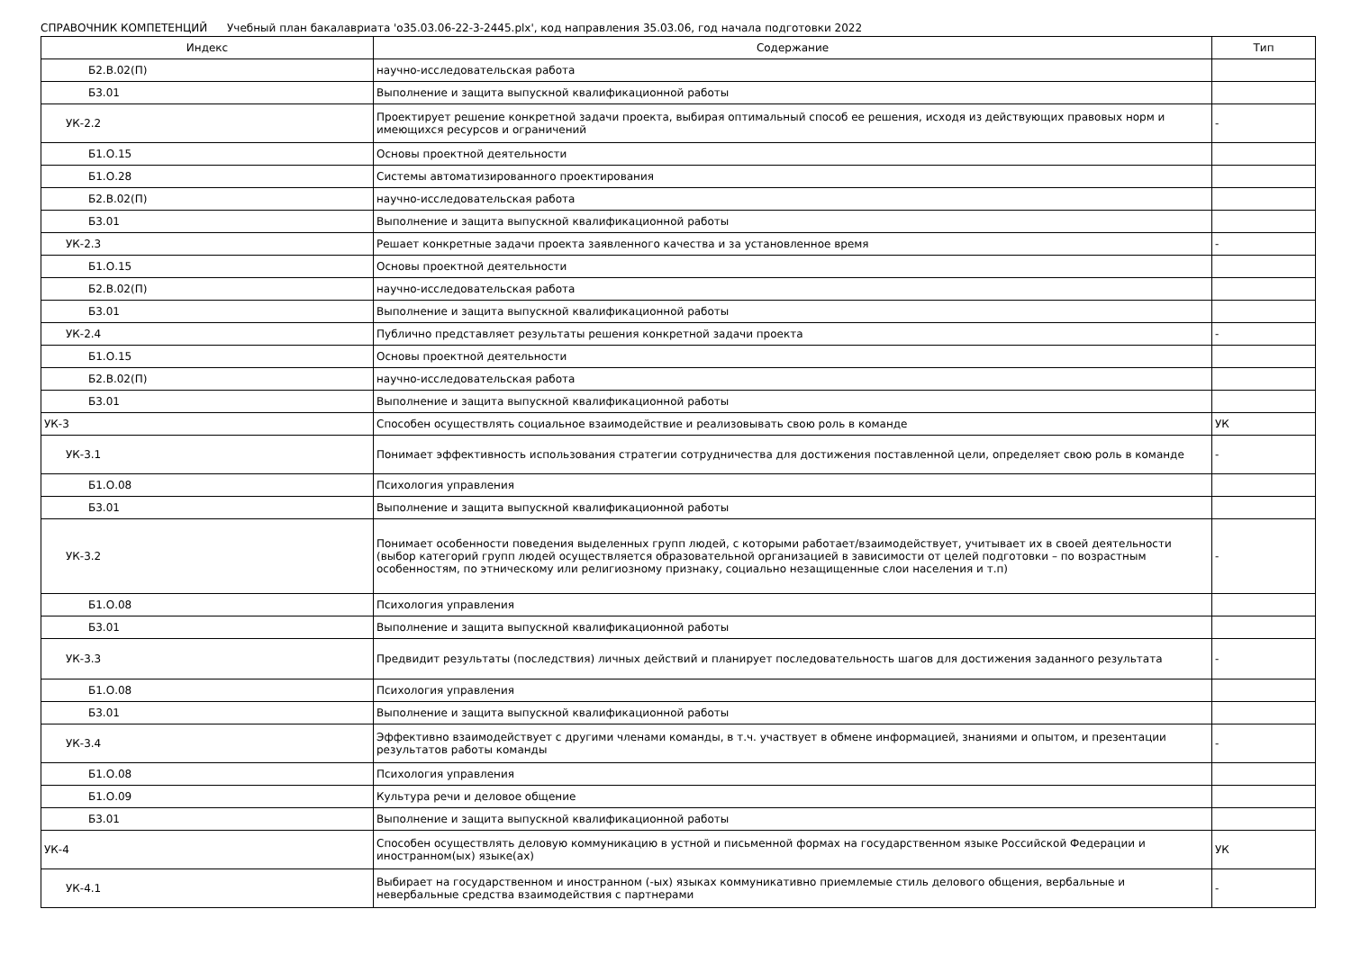СПРАВОЧНИК КОМПЕТЕНЦИЙ Учебный план бакалавриата 'о35.03.06-22-3-2445.plx', код направления 35.03.06, год начала подготовки 2022
| Индекс | Содержание | Тип |
| --- | --- | --- |
| Б2.В.02(П) | научно-исследовательская работа | |
| Б3.01 | Выполнение и защита выпускной квалификационной работы | |
| УК-2.2 | Проектирует решение конкретной задачи проекта, выбирая оптимальный способ ее решения, исходя из действующих правовых норм и имеющихся ресурсов и ограничений | - |
| Б1.О.15 | Основы проектной деятельности | |
| Б1.О.28 | Системы автоматизированного проектирования | |
| Б2.В.02(П) | научно-исследовательская работа | |
| Б3.01 | Выполнение и защита выпускной квалификационной работы | |
| УК-2.3 | Решает конкретные задачи проекта заявленного качества и за установленное время | - |
| Б1.О.15 | Основы проектной деятельности | |
| Б2.В.02(П) | научно-исследовательская работа | |
| Б3.01 | Выполнение и защита выпускной квалификационной работы | |
| УК-2.4 | Публично представляет результаты решения конкретной задачи проекта | - |
| Б1.О.15 | Основы проектной деятельности | |
| Б2.В.02(П) | научно-исследовательская работа | |
| Б3.01 | Выполнение и защита выпускной квалификационной работы | |
| УК-3 | Способен осуществлять социальное взаимодействие и реализовывать свою роль в команде | УК |
| УК-3.1 | Понимает эффективность использования стратегии сотрудничества для достижения поставленной цели, определяет свою роль в команде | - |
| Б1.О.08 | Психология управления | |
| Б3.01 | Выполнение и защита выпускной квалификационной работы | |
| УК-3.2 | Понимает особенности поведения выделенных групп людей, с которыми работает/взаимодействует, учитывает их в своей деятельности (выбор категорий групп людей осуществляется образовательной организацией в зависимости от целей подготовки – по возрастным особенностям, по этническому или религиозному признаку, социально незащищенные слои населения и т.п) | - |
| Б1.О.08 | Психология управления | |
| Б3.01 | Выполнение и защита выпускной квалификационной работы | |
| УК-3.3 | Предвидит результаты (последствия) личных действий и планирует последовательность шагов для достижения заданного результата | - |
| Б1.О.08 | Психология управления | |
| Б3.01 | Выполнение и защита выпускной квалификационной работы | |
| УК-3.4 | Эффективно взаимодействует с другими членами команды, в т.ч. участвует в обмене информацией, знаниями и опытом, и презентации результатов работы команды | - |
| Б1.О.08 | Психология управления | |
| Б1.О.09 | Культура речи и деловое общение | |
| Б3.01 | Выполнение и защита выпускной квалификационной работы | |
| УК-4 | Способен осуществлять деловую коммуникацию в устной и письменной формах на государственном языке Российской Федерации и иностранном(ых) языке(ах) | УК |
| УК-4.1 | Выбирает на государственном и иностранном (-ых) языках коммуникативно приемлемые стиль делового общения, вербальные и невербальные средства взаимодействия с партнерами | - |